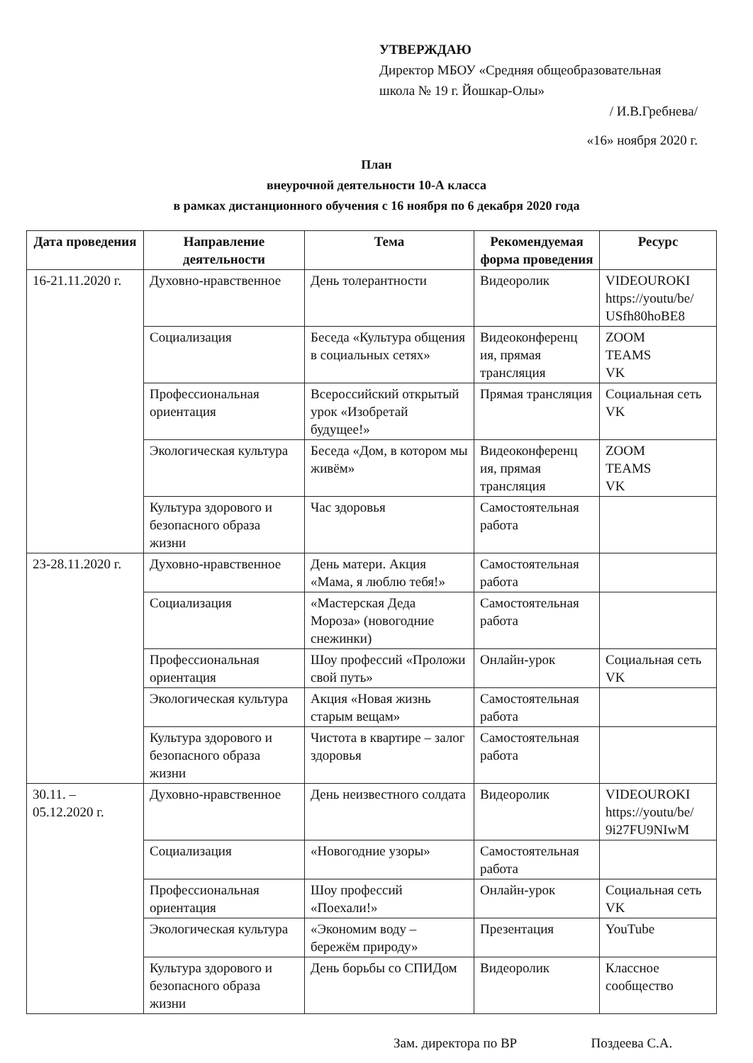УТВЕРЖДАЮ
Директор МБОУ «Средняя общеобразовательная
школа № 19 г. Йошкар-Олы»
/ И.В.Гребнева/
«16» ноября 2020 г.
План
внеурочной деятельности 10-А класса
в рамках дистанционного обучения с 16 ноября по 6 декабря 2020 года
| Дата проведения | Направление деятельности | Тема | Рекомендуемая форма проведения | Ресурс |
| --- | --- | --- | --- | --- |
| 16-21.11.2020 г. | Духовно-нравственное | День толерантности | Видеоролик | VIDEOUROKI https://youtu/be/ USfh80hoBE8 |
| | Социализация | Беседа «Культура общения в социальных сетях» | Видеоконференц ия, прямая трансляция | ZOOM TEAMS VK |
| | Профессиональная ориентация | Всероссийский открытый урок «Изобретай будущее!» | Прямая трансляция | Социальная сеть VK |
| | Экологическая культура | Беседа «Дом, в котором мы живём» | Видеоконференц ия, прямая трансляция | ZOOM TEAMS VK |
| | Культура здорового и безопасного образа жизни | Час здоровья | Самостоятельная работа | |
| 23-28.11.2020 г. | Духовно-нравственное | День матери. Акция «Мама, я люблю тебя!» | Самостоятельная работа | |
| | Социализация | «Мастерская Деда Мороза» (новогодние снежинки) | Самостоятельная работа | |
| | Профессиональная ориентация | Шоу профессий «Проложи свой путь» | Онлайн-урок | Социальная сеть VK |
| | Экологическая культура | Акция «Новая жизнь старым вещам» | Самостоятельная работа | |
| | Культура здорового и безопасного образа жизни | Чистота в квартире – залог здоровья | Самостоятельная работа | |
| 30.11. – 05.12.2020 г. | Духовно-нравственное | День неизвестного солдата | Видеоролик | VIDEOUROKI https://youtu/be/ 9i27FU9NIwM |
| | Социализация | «Новогодние узоры» | Самостоятельная работа | |
| | Профессиональная ориентация | Шоу профессий «Поехали!» | Онлайн-урок | Социальная сеть VK |
| | Экологическая культура | «Экономим воду – бережём природу» | Презентация | YouTube |
| | Культура здорового и безопасного образа жизни | День борьбы со СПИДом | Видеоролик | Классное сообщество |
Зам. директора по ВР Поздеева С.А.